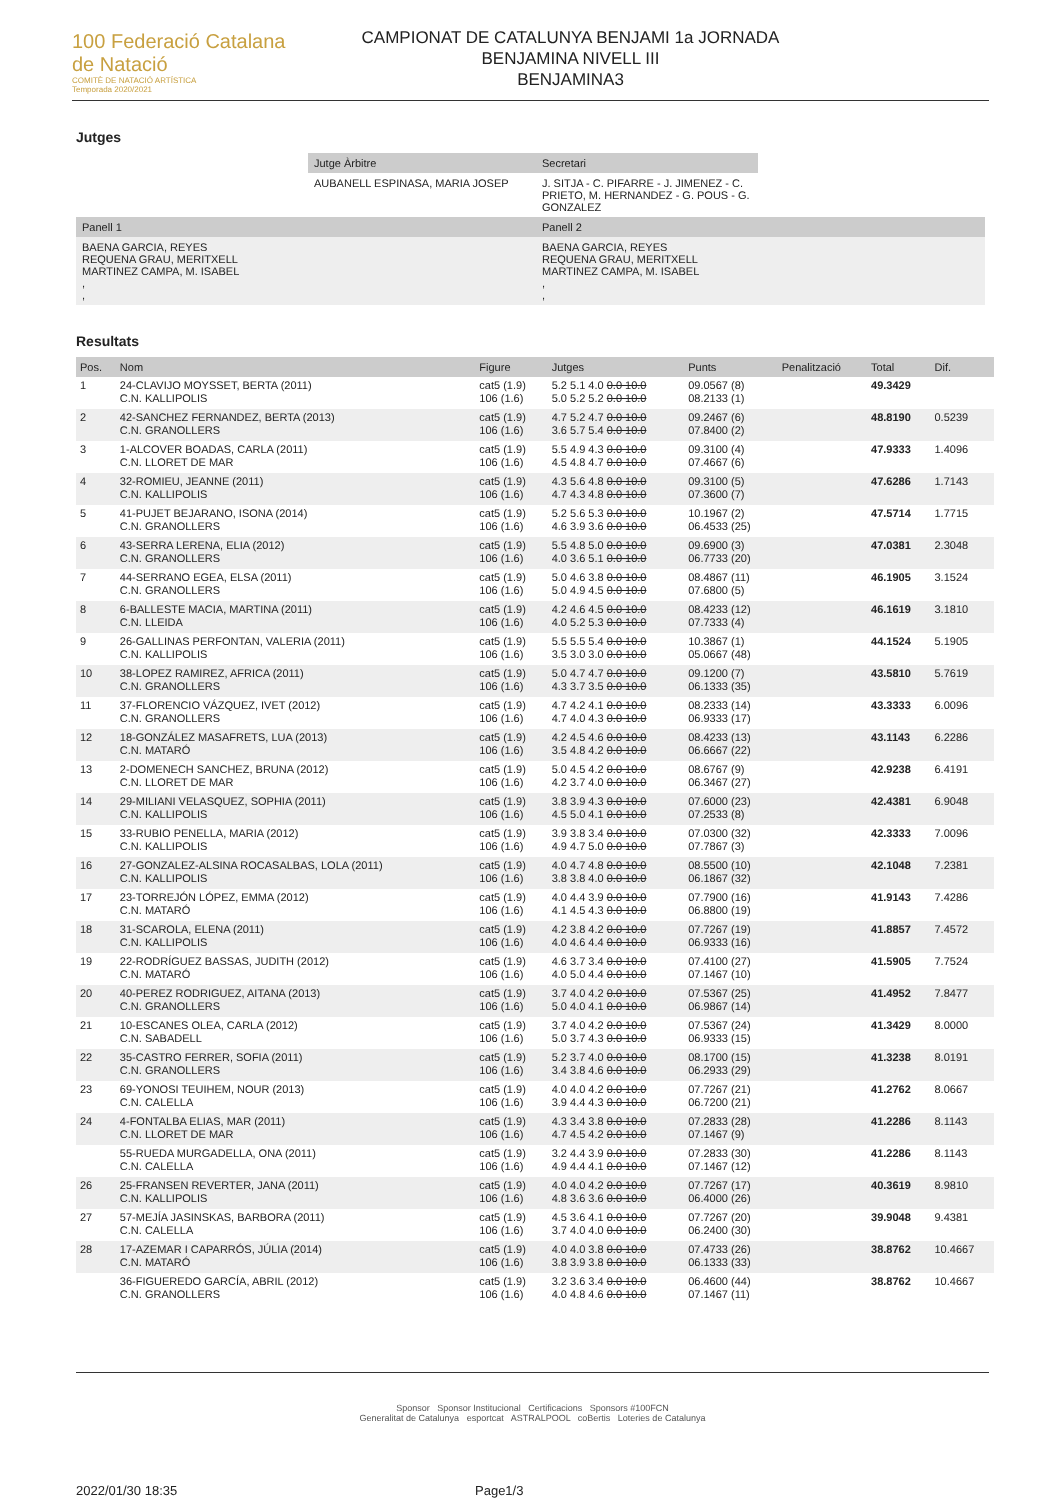100 Federació Catalana de Natació
COMITÈ DE NATACIÓ ARTÍSTICA
Temporada 2020/2021
CAMPIONAT DE CATALUNYA BENJAMI 1a JORNADA
BENJAMINA NIVELL III
BENJAMINA3
Jutges
| | Jutge Àrbitre | Secretari | |
| | AUBANELL ESPINASA, MARIA JOSEP | J. SITJA - C. PIFARRE - J. JIMENEZ - C. PRIETO, M. HERNANDEZ - G. POUS - G. GONZALEZ | |
| Panell 1 | | Panell 2 | |
| BAENA GARCIA, REYES REQUENA GRAU, MERITXELL MARTINEZ CAMPA, M. ISABEL , , | | BAENA GARCIA, REYES REQUENA GRAU, MERITXELL MARTINEZ CAMPA, M. ISABEL , , | |
Resultats
| Pos. | Nom | Figure | Jutges | Punts | Penalització | Total | Dif. |
| --- | --- | --- | --- | --- | --- | --- | --- |
| 1 | 24-CLAVIJO MOYSSET, BERTA (2011) C.N. KALLIPOLIS | cat5 (1.9) 106 (1.6) | 5.2 5.1 4.0 0.0 10.0 5.0 5.2 5.2 0.0 10.0 | 09.0567 (8) 08.2133 (1) | | 49.3429 | |
| 2 | 42-SANCHEZ FERNANDEZ, BERTA (2013) C.N. GRANOLLERS | cat5 (1.9) 106 (1.6) | 4.7 5.2 4.7 0.0 10.0 3.6 5.7 5.4 0.0 10.0 | 09.2467 (6) 07.8400 (2) | | 48.8190 | 0.5239 |
| 3 | 1-ALCOVER BOADAS, CARLA (2011) C.N. LLORET DE MAR | cat5 (1.9) 106 (1.6) | 5.5 4.9 4.3 0.0 10.0 4.5 4.8 4.7 0.0 10.0 | 09.3100 (4) 07.4667 (6) | | 47.9333 | 1.4096 |
| 4 | 32-ROMIEU, JEANNE (2011) C.N. KALLIPOLIS | cat5 (1.9) 106 (1.6) | 4.3 5.6 4.8 0.0 10.0 4.7 4.3 4.8 0.0 10.0 | 09.3100 (5) 07.3600 (7) | | 47.6286 | 1.7143 |
| 5 | 41-PUJET BEJARANO, ISONA (2014) C.N. GRANOLLERS | cat5 (1.9) 106 (1.6) | 5.2 5.6 5.3 0.0 10.0 4.6 3.9 3.6 0.0 10.0 | 10.1967 (2) 06.4533 (25) | | 47.5714 | 1.7715 |
| 6 | 43-SERRA LERENA, ELIA (2012) C.N. GRANOLLERS | cat5 (1.9) 106 (1.6) | 5.5 4.8 5.0 0.0 10.0 4.0 3.6 5.1 0.0 10.0 | 09.6900 (3) 06.7733 (20) | | 47.0381 | 2.3048 |
| 7 | 44-SERRANO EGEA, ELSA (2011) C.N. GRANOLLERS | cat5 (1.9) 106 (1.6) | 5.0 4.6 3.8 0.0 10.0 5.0 4.9 4.5 0.0 10.0 | 08.4867 (11) 07.6800 (5) | | 46.1905 | 3.1524 |
| 8 | 6-BALLESTE MACIA, MARTINA (2011) C.N. LLEIDA | cat5 (1.9) 106 (1.6) | 4.2 4.6 4.5 0.0 10.0 4.0 5.2 5.3 0.0 10.0 | 08.4233 (12) 07.7333 (4) | | 46.1619 | 3.1810 |
| 9 | 26-GALLINAS PERFONTAN, VALERIA (2011) C.N. KALLIPOLIS | cat5 (1.9) 106 (1.6) | 5.5 5.5 5.4 0.0 10.0 3.5 3.0 3.0 0.0 10.0 | 10.3867 (1) 05.0667 (48) | | 44.1524 | 5.1905 |
| 10 | 38-LOPEZ RAMIREZ, AFRICA (2011) C.N. GRANOLLERS | cat5 (1.9) 106 (1.6) | 5.0 4.7 4.7 0.0 10.0 4.3 3.7 3.5 0.0 10.0 | 09.1200 (7) 06.1333 (35) | | 43.5810 | 5.7619 |
| 11 | 37-FLORENCIO VÁZQUEZ, IVET (2012) C.N. GRANOLLERS | cat5 (1.9) 106 (1.6) | 4.7 4.2 4.1 0.0 10.0 4.7 4.0 4.3 0.0 10.0 | 08.2333 (14) 06.9333 (17) | | 43.3333 | 6.0096 |
| 12 | 18-GONZÁLEZ MASAFRETS, LUA (2013) C.N. MATARÓ | cat5 (1.9) 106 (1.6) | 4.2 4.5 4.6 0.0 10.0 3.5 4.8 4.2 0.0 10.0 | 08.4233 (13) 06.6667 (22) | | 43.1143 | 6.2286 |
| 13 | 2-DOMENECH SANCHEZ, BRUNA (2012) C.N. LLORET DE MAR | cat5 (1.9) 106 (1.6) | 5.0 4.5 4.2 0.0 10.0 4.2 3.7 4.0 0.0 10.0 | 08.6767 (9) 06.3467 (27) | | 42.9238 | 6.4191 |
| 14 | 29-MILIANI VELASQUEZ, SOPHIA (2011) C.N. KALLIPOLIS | cat5 (1.9) 106 (1.6) | 3.8 3.9 4.3 0.0 10.0 4.5 5.0 4.1 0.0 10.0 | 07.6000 (23) 07.2533 (8) | | 42.4381 | 6.9048 |
| 15 | 33-RUBIO PENELLA, MARIA (2012) C.N. KALLIPOLIS | cat5 (1.9) 106 (1.6) | 3.9 3.8 3.4 0.0 10.0 4.9 4.7 5.0 0.0 10.0 | 07.0300 (32) 07.7867 (3) | | 42.3333 | 7.0096 |
| 16 | 27-GONZALEZ-ALSINA ROCASALBAS, LOLA (2011) C.N. KALLIPOLIS | cat5 (1.9) 106 (1.6) | 4.0 4.7 4.8 0.0 10.0 3.8 3.8 4.0 0.0 10.0 | 08.5500 (10) 06.1867 (32) | | 42.1048 | 7.2381 |
| 17 | 23-TORREJÓN LÓPEZ, EMMA (2012) C.N. MATARÓ | cat5 (1.9) 106 (1.6) | 4.0 4.4 3.9 0.0 10.0 4.1 4.5 4.3 0.0 10.0 | 07.7900 (16) 06.8800 (19) | | 41.9143 | 7.4286 |
| 18 | 31-SCAROLA, ELENA (2011) C.N. KALLIPOLIS | cat5 (1.9) 106 (1.6) | 4.2 3.8 4.2 0.0 10.0 4.0 4.6 4.4 0.0 10.0 | 07.7267 (19) 06.9333 (16) | | 41.8857 | 7.4572 |
| 19 | 22-RODRÍGUEZ BASSAS, JUDITH (2012) C.N. MATARÓ | cat5 (1.9) 106 (1.6) | 4.6 3.7 3.4 0.0 10.0 4.0 5.0 4.4 0.0 10.0 | 07.4100 (27) 07.1467 (10) | | 41.5905 | 7.7524 |
| 20 | 40-PEREZ RODRIGUEZ, AITANA (2013) C.N. GRANOLLERS | cat5 (1.9) 106 (1.6) | 3.7 4.0 4.2 0.0 10.0 5.0 4.0 4.1 0.0 10.0 | 07.5367 (25) 06.9867 (14) | | 41.4952 | 7.8477 |
| 21 | 10-ESCANES OLEA, CARLA (2012) C.N. SABADELL | cat5 (1.9) 106 (1.6) | 3.7 4.0 4.2 0.0 10.0 5.0 3.7 4.3 0.0 10.0 | 07.5367 (24) 06.9333 (15) | | 41.3429 | 8.0000 |
| 22 | 35-CASTRO FERRER, SOFIA (2011) C.N. GRANOLLERS | cat5 (1.9) 106 (1.6) | 5.2 3.7 4.0 0.0 10.0 3.4 3.8 4.6 0.0 10.0 | 08.1700 (15) 06.2933 (29) | | 41.3238 | 8.0191 |
| 23 | 69-YONOSI TEUIHEM, NOUR (2013) C.N. CALELLA | cat5 (1.9) 106 (1.6) | 4.0 4.0 4.2 0.0 10.0 3.9 4.4 4.3 0.0 10.0 | 07.7267 (21) 06.7200 (21) | | 41.2762 | 8.0667 |
| 24 | 4-FONTALBA ELIAS, MAR (2011) C.N. LLORET DE MAR | cat5 (1.9) 106 (1.6) | 4.3 3.4 3.8 0.0 10.0 4.7 4.5 4.2 0.0 10.0 | 07.2833 (28) 07.1467 (9) | | 41.2286 | 8.1143 |
| | 55-RUEDA MURGADELLA, ONA (2011) C.N. CALELLA | cat5 (1.9) 106 (1.6) | 3.2 4.4 3.9 0.0 10.0 4.9 4.4 4.1 0.0 10.0 | 07.2833 (30) 07.1467 (12) | | 41.2286 | 8.1143 |
| 26 | 25-FRANSEN REVERTER, JANA (2011) C.N. KALLIPOLIS | cat5 (1.9) 106 (1.6) | 4.0 4.0 4.2 0.0 10.0 4.8 3.6 3.6 0.0 10.0 | 07.7267 (17) 06.4000 (26) | | 40.3619 | 8.9810 |
| 27 | 57-MEJÍA JASINSKAS, BARBORA (2011) C.N. CALELLA | cat5 (1.9) 106 (1.6) | 4.5 3.6 4.1 0.0 10.0 3.7 4.0 4.0 0.0 10.0 | 07.7267 (20) 06.2400 (30) | | 39.9048 | 9.4381 |
| 28 | 17-AZEMAR I CAPARRÓS, JÚLIA (2014) C.N. MATARÓ | cat5 (1.9) 106 (1.6) | 4.0 4.0 3.8 0.0 10.0 3.8 3.9 3.8 0.0 10.0 | 07.4733 (26) 06.1333 (33) | | 38.8762 | 10.4667 |
| | 36-FIGUEREDO GARCÍA, ABRIL (2012) C.N. GRANOLLERS | cat5 (1.9) 106 (1.6) | 3.2 3.6 3.4 0.0 10.0 4.0 4.8 4.6 0.0 10.0 | 06.4600 (44) 07.1467 (11) | | 38.8762 | 10.4667 |
Sponsor Sponsor Institucional Certificacions Sponsors #100FCN
Generalitat de Catalunya esportcat ASTRALPOOL coBertis Loteries de Catalunya
2022/01/30 18:35 Page1/3